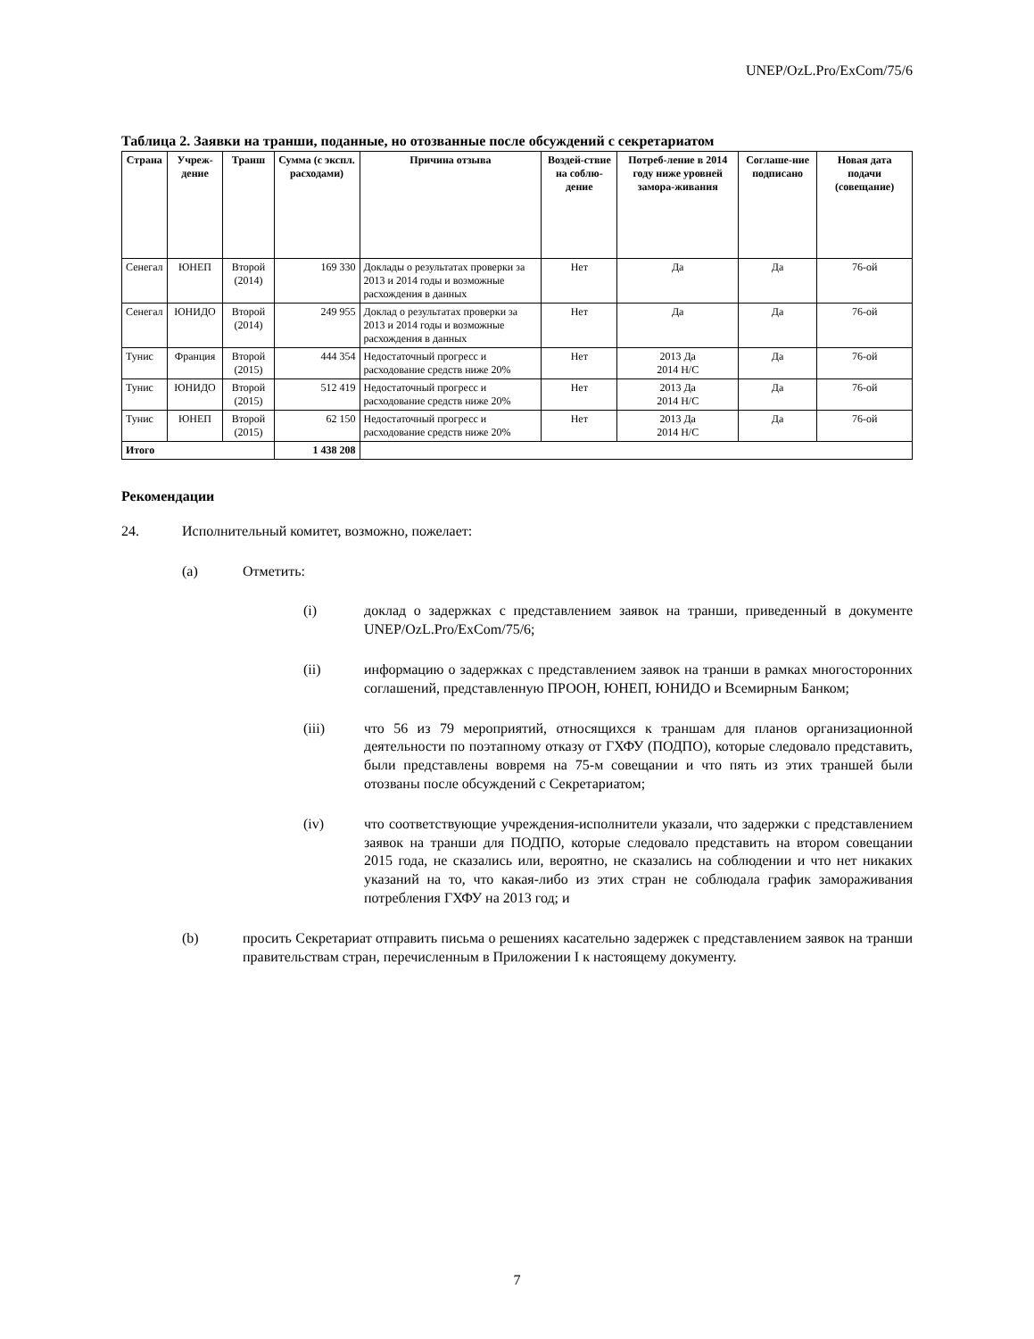UNEP/OzL.Pro/ExCom/75/6
Таблица 2. Заявки на транши, поданные, но отозванные после обсуждений с секретариатом
| Страна | Учреж-дение | Транш | Сумма (с экспл. расходами) | Причина отзыва | Воздей-ствие на соблю-дение | Потреб-ление в 2014 году ниже уровней замора-живания | Соглаше-ние подписано | Новая дата подачи (совещание) |
| --- | --- | --- | --- | --- | --- | --- | --- | --- |
| Сенегал | ЮНЕП | Второй (2014) | 169 330 | Доклады о результатах проверки за 2013 и 2014 годы и возможные расхождения в данных | Нет | Да | Да | 76-ой |
| Сенегал | ЮНИДО | Второй (2014) | 249 955 | Доклад о результатах проверки за 2013 и 2014 годы и возможные расхождения в данных | Нет | Да | Да | 76-ой |
| Тунис | Франция | Второй (2015) | 444 354 | Недостаточный прогресс и расходование средств ниже 20% | Нет | 2013 Да 2014 Н/С | Да | 76-ой |
| Тунис | ЮНИДО | Второй (2015) | 512 419 | Недостаточный прогресс и расходование средств ниже 20% | Нет | 2013 Да 2014 Н/С | Да | 76-ой |
| Тунис | ЮНЕП | Второй (2015) | 62 150 | Недостаточный прогресс и расходование средств ниже 20% | Нет | 2013 Да 2014 Н/С | Да | 76-ой |
| Итого | | | 1 438 208 | | | | | |
Рекомендации
24. Исполнительный комитет, возможно, пожелает:
(a) Отметить:
(i) доклад о задержках с представлением заявок на транши, приведенный в документе UNEP/OzL.Pro/ExCom/75/6;
(ii) информацию о задержках с представлением заявок на транши в рамках многосторонних соглашений, представленную ПРООН, ЮНЕП, ЮНИДО и Всемирным Банком;
(iii) что 56 из 79 мероприятий, относящихся к траншам для планов организационной деятельности по поэтапному отказу от ГХФУ (ПОДПО), которые следовало представить, были представлены вовремя на 75-м совещании и что пять из этих траншей были отозваны после обсуждений с Секретариатом;
(iv) что соответствующие учреждения-исполнители указали, что задержки с представлением заявок на транши для ПОДПО, которые следовало представить на втором совещании 2015 года, не сказались или, вероятно, не сказались на соблюдении и что нет никаких указаний на то, что какая-либо из этих стран не соблюдала график замораживания потребления ГХФУ на 2013 год; и
(b) просить Секретариат отправить письма о решениях касательно задержек с представлением заявок на транши правительствам стран, перечисленным в Приложении I к настоящему документу.
7